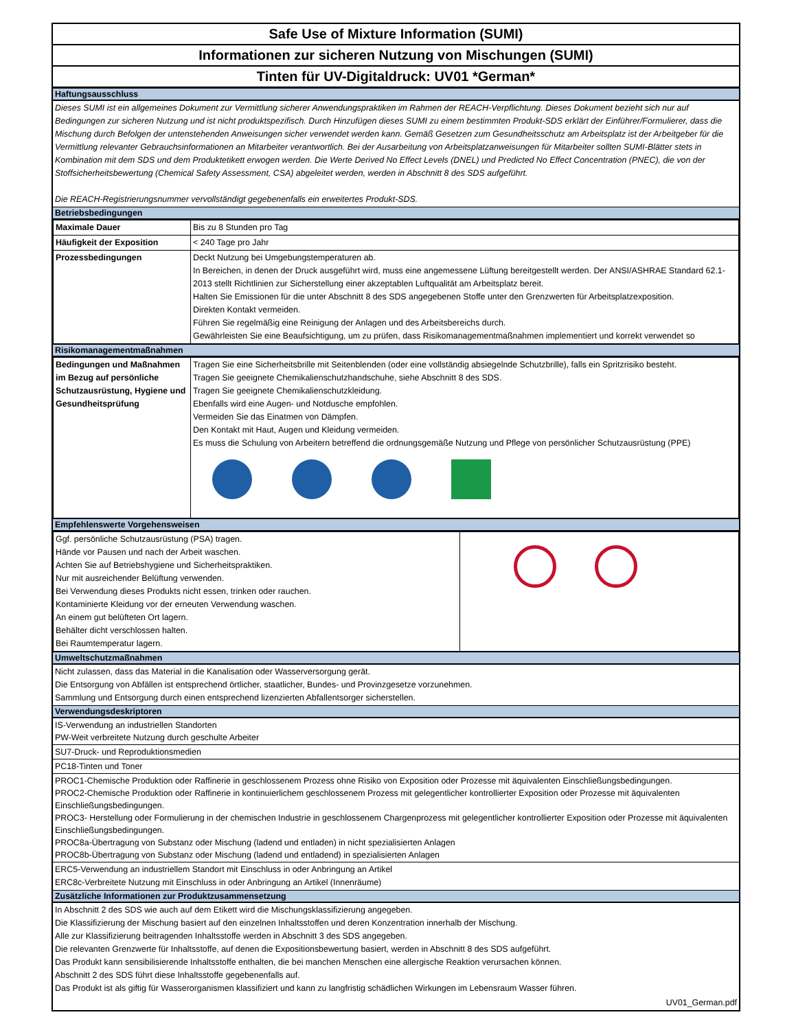Safe Use of Mixture Information (SUMI)
Informationen zur sicheren Nutzung von Mischungen (SUMI)
Tinten für UV-Digitaldruck: UV01 *German*
Haftungsausschluss
Dieses SUMI ist ein allgemeines Dokument zur Vermittlung sicherer Anwendungspraktiken im Rahmen der REACH-Verpflichtung. Dieses Dokument bezieht sich nur auf Bedingungen zur sicheren Nutzung und ist nicht produktspezifisch. Durch Hinzufügen dieses SUMI zu einem bestimmten Produkt-SDS erklärt der Einführer/Formulierer, dass die Mischung durch Befolgen der untenstehenden Anweisungen sicher verwendet werden kann. Gemäß Gesetzen zum Gesundheitsschutz am Arbeitsplatz ist der Arbeitgeber für die Vermittlung relevanter Gebrauchsinformationen an Mitarbeiter verantwortlich. Bei der Ausarbeitung von Arbeitsplatzanweisungen für Mitarbeiter sollten SUMI-Blätter stets in Kombination mit dem SDS und dem Produktetikett erwogen werden. Die Werte Derived No Effect Levels (DNEL) und Predicted No Effect Concentration (PNEC), die von der Stoffsicherheitsbewertung (Chemical Safety Assessment, CSA) abgeleitet werden, werden in Abschnitt 8 des SDS aufgeführt.
Die REACH-Registrierungsnummer vervollständigt gegebenenfalls ein erweitertes Produkt-SDS.
Betriebsbedingungen
| Maximale Dauer | Bis zu 8 Stunden pro Tag |
| Häufigkeit der Exposition | < 240 Tage pro Jahr |
| Prozessbedingungen | Deckt Nutzung bei Umgebungstemperaturen ab. In Bereichen, in denen der Druck ausgeführt wird, muss eine angemessene Lüftung bereitgestellt werden. Der ANSI/ASHRAE Standard 62.1-2013 stellt Richtlinien zur Sicherstellung einer akzeptablen Luftqualität am Arbeitsplatz bereit. Halten Sie Emissionen für die unter Abschnitt 8 des SDS angegebenen Stoffe unter den Grenzwerten für Arbeitsplatzexposition. Direkten Kontakt vermeiden. Führen Sie regelmäßig eine Reinigung der Anlagen und des Arbeitsbereichs durch. Gewährleisten Sie eine Beaufsichtigung, um zu prüfen, dass Risikomanagementmaßnahmen implementiert und korrekt verwendet so |
Risikomanagementmaßnahmen
| Bedingungen und Maßnahmen im Bezug auf persönliche Schutzausrüstung, Hygiene und Gesundheitsprüfung | Tragen Sie eine Sicherheitsbrille mit Seitenblenden (oder eine vollständig absiegelnde Schutzbrille), falls ein Spritzrisiko besteht. Tragen Sie geeignete Chemikalienschutzhandschuhe, siehe Abschnitt 8 des SDS. Tragen Sie geeignete Chemikalienschutzkleidung. Ebenfalls wird eine Augen- und Notdusche empfohlen. Vermeiden Sie das Einatmen von Dämpfen. Den Kontakt mit Haut, Augen und Kleidung vermeiden. Es muss die Schulung von Arbeitern betreffend die ordnungsgemäße Nutzung und Pflege von persönlicher Schutzausrüstung (PPE) |
Empfehlenswerte Vorgehensweisen
| Ggf. persönliche Schutzausrüstung (PSA) tragen. Hände vor Pausen und nach der Arbeit waschen. Achten Sie auf Betriebshygiene und Sicherheitspraktiken. Nur mit ausreichender Belüftung verwenden. Bei Verwendung dieses Produkts nicht essen, trinken oder rauchen. Kontaminierte Kleidung vor der erneuten Verwendung waschen. An einem gut belüfteten Ort lagern. Behälter dicht verschlossen halten. Bei Raumtemperatur lagern. | |
Umweltschutzmaßnahmen
Nicht zulassen, dass das Material in die Kanalisation oder Wasserversorgung gerät.
Die Entsorgung von Abfällen ist entsprechend örtlicher, staatlicher, Bundes- und Provinzgesetze vorzunehmen.
Sammlung und Entsorgung durch einen entsprechend lizenzierten Abfallentsorger sicherstellen.
Verwendungsdeskriptoren
IS-Verwendung an industriellen Standorten
PW-Weit verbreitete Nutzung durch geschulte Arbeiter
SU7-Druck- und Reproduktionsmedien
PC18-Tinten und Toner
PROC1-Chemische Produktion oder Raffinerie in geschlossenem Prozess ohne Risiko von Exposition oder Prozesse mit äquivalenten Einschließungsbedingungen.
PROC2-Chemische Produktion oder Raffinerie in kontinuierlichem geschlossenem Prozess mit gelegentlicher kontrollierter Exposition oder Prozesse mit äquivalenten Einschließungsbedingungen.
PROC3- Herstellung oder Formulierung in der chemischen Industrie in geschlossenem Chargenprozess mit gelegentlicher kontrollierter Exposition oder Prozesse mit äquivalenten Einschließungsbedingungen.
PROC8a-Übertragung von Substanz oder Mischung (ladend und entladen) in nicht spezialisierten Anlagen
PROC8b-Übertragung von Substanz oder Mischung (ladend und entladend) in spezialisierten Anlagen
ERC5-Verwendung an industriellem Standort mit Einschluss in oder Anbringung an Artikel
ERC8c-Verbreitete Nutzung mit Einschluss in oder Anbringung an Artikel (Innenräume)
Zusätzliche Informationen zur Produktzusammensetzung
In Abschnitt 2 des SDS wie auch auf dem Etikett wird die Mischungsklassifizierung angegeben.
Die Klassifizierung der Mischung basiert auf den einzelnen Inhaltsstoffen und deren Konzentration innerhalb der Mischung.
Alle zur Klassifizierung beitragenden Inhaltsstoffe werden in Abschnitt 3 des SDS angegeben.
Die relevanten Grenzwerte für Inhaltsstoffe, auf denen die Expositionsbewertung basiert, werden in Abschnitt 8 des SDS aufgeführt.
Das Produkt kann sensibilisierende Inhaltsstoffe enthalten, die bei manchen Menschen eine allergische Reaktion verursachen können.
Abschnitt 2 des SDS führt diese Inhaltsstoffe gegebenenfalls auf.
Das Produkt ist als giftig für Wasserorganismen klassifiziert und kann zu langfristig schädlichen Wirkungen im Lebensraum Wasser führen.
UV01_German.pdf